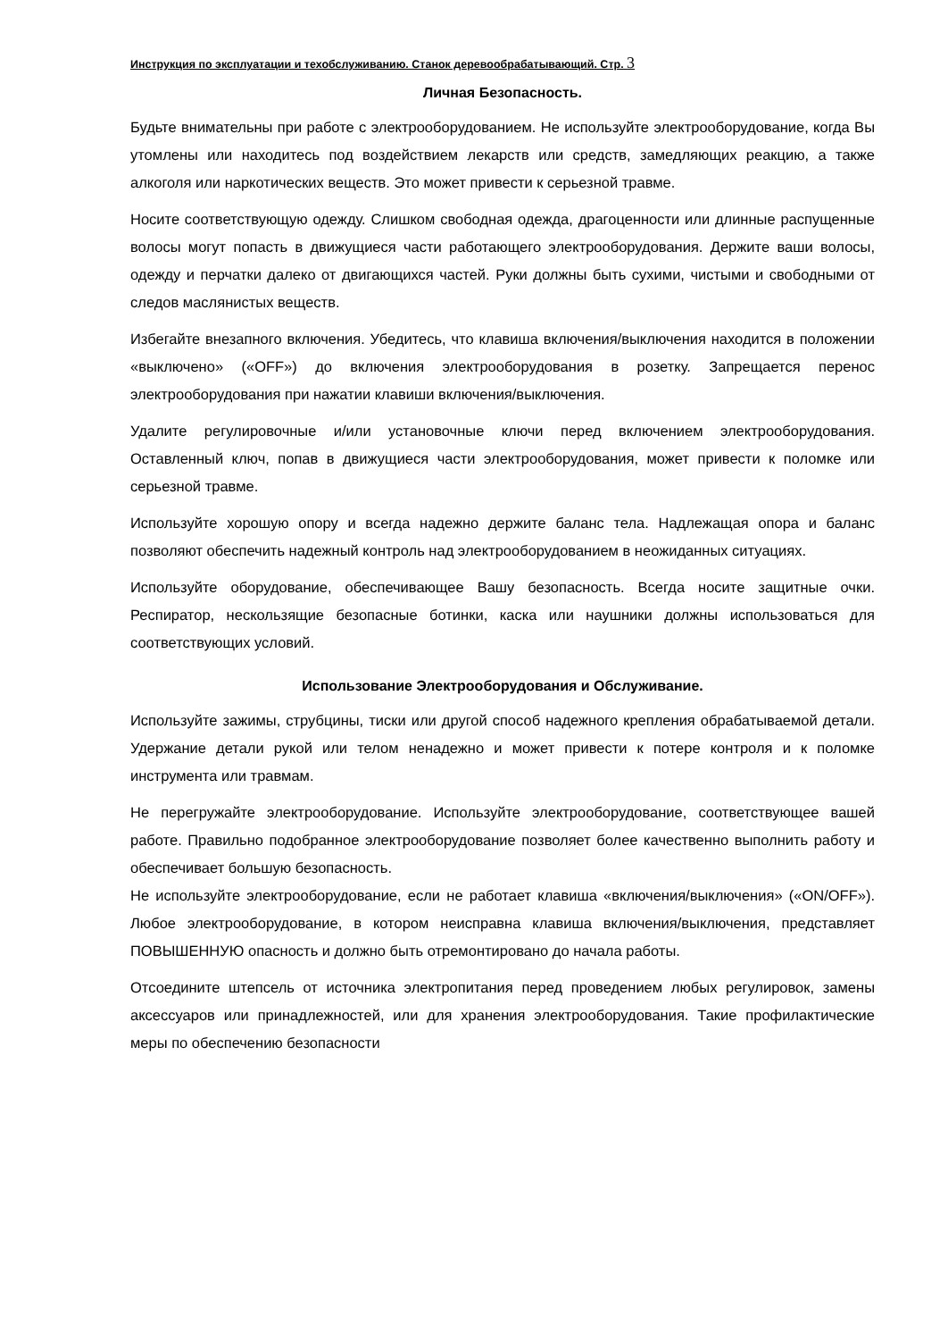Инструкция по эксплуатации и техобслуживанию. Станок деревообрабатывающий. Стр. 3
Личная Безопасность.
Будьте внимательны при работе с электрооборудованием. Не используйте электрооборудование, когда Вы утомлены или находитесь под воздействием лекарств или средств, замедляющих реакцию, а также алкоголя или наркотических веществ. Это может привести к серьезной травме.
Носите соответствующую одежду. Слишком свободная одежда, драгоценности или длинные распущенные волосы могут попасть в движущиеся части работающего электрооборудования. Держите ваши волосы, одежду и перчатки далеко от двигающихся частей. Руки должны быть сухими, чистыми и свободными от следов маслянистых веществ.
Избегайте внезапного включения. Убедитесь, что клавиша включения/выключения находится в положении «выключено» («OFF») до включения электрооборудования в розетку. Запрещается перенос электрооборудования при нажатии клавиши включения/выключения.
Удалите регулировочные и/или установочные ключи перед включением электрооборудования. Оставленный ключ, попав в движущиеся части электрооборудования, может привести к поломке или серьезной травме.
Используйте хорошую опору и всегда надежно держите баланс тела. Надлежащая опора и баланс позволяют обеспечить надежный контроль над электрооборудованием в неожиданных ситуациях.
Используйте оборудование, обеспечивающее Вашу безопасность. Всегда носите защитные очки. Респиратор, нескользящие безопасные ботинки, каска или наушники должны использоваться для соответствующих условий.
Использование Электрооборудования и Обслуживание.
Используйте зажимы, струбцины, тиски или другой способ надежного крепления обрабатываемой детали. Удержание детали рукой или телом ненадежно и может привести к потере контроля и к поломке инструмента или травмам.
Не перегружайте электрооборудование. Используйте электрооборудование, соответствующее вашей работе. Правильно подобранное электрооборудование позволяет более качественно выполнить работу и обеспечивает большую безопасность.
Не используйте электрооборудование, если не работает клавиша «включения/выключения» («ON/OFF»). Любое электрооборудование, в котором неисправна клавиша включения/выключения, представляет ПОВЫШЕННУЮ опасность и должно быть отремонтировано до начала работы.
Отсоедините штепсель от источника электропитания перед проведением любых регулировок, замены аксессуаров или принадлежностей, или для хранения электрооборудования. Такие профилактические меры по обеспечению безопасности